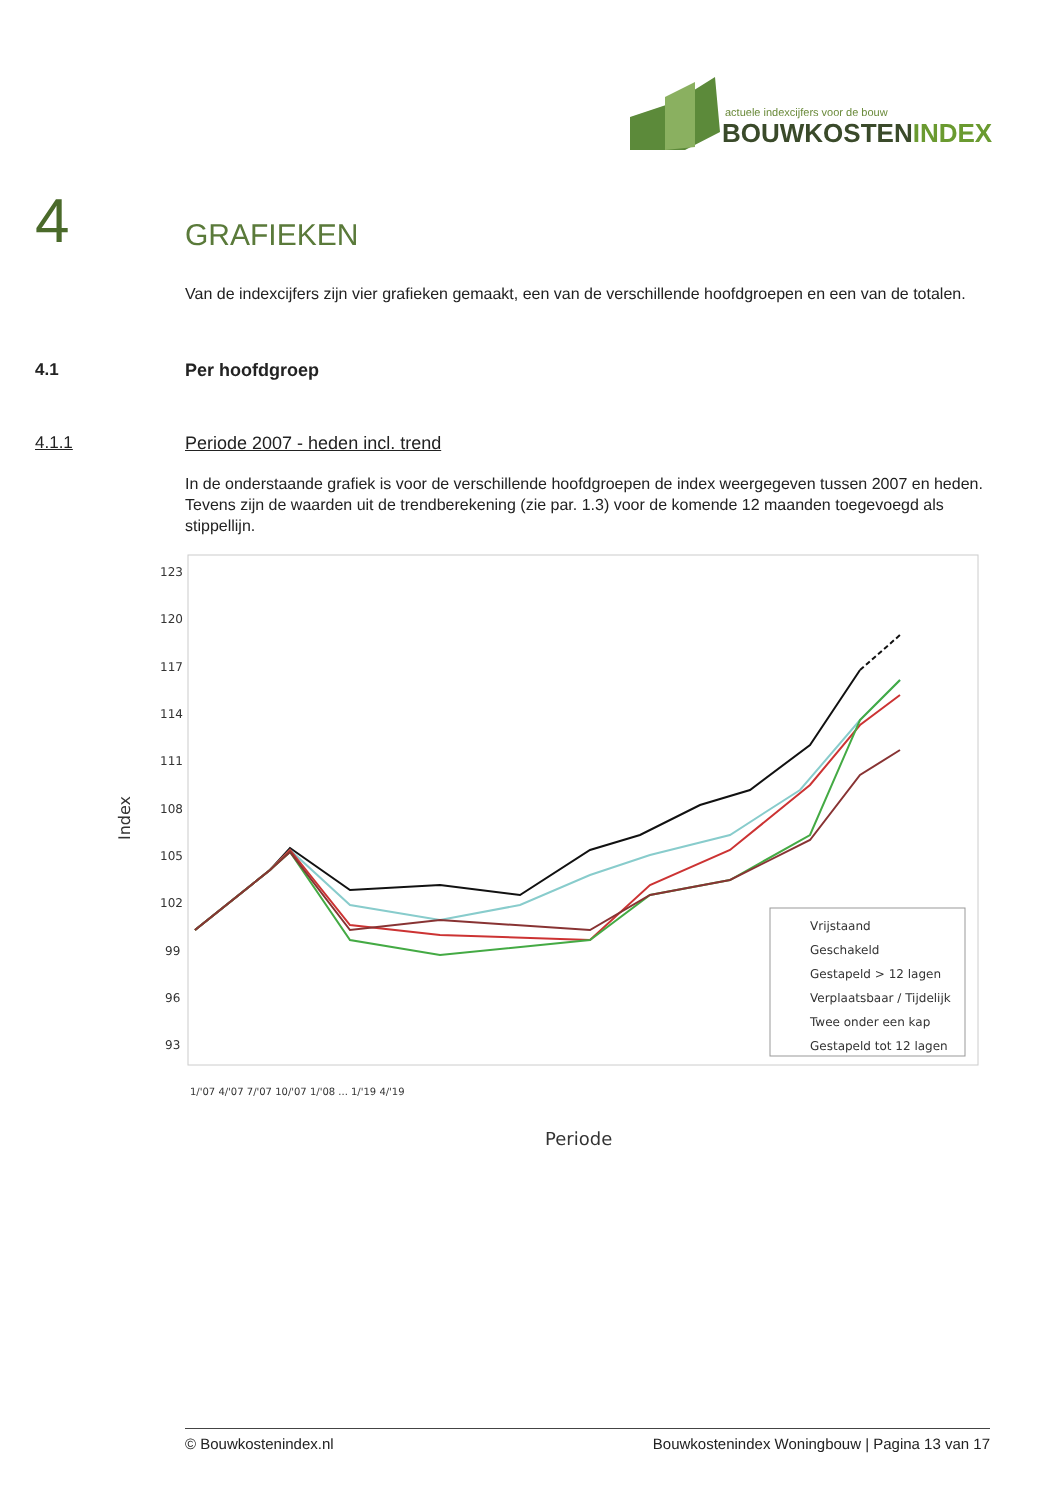actuele indexcijfers voor de bouw
BOUWKOSTENINDEX
4 GRAFIEKEN
Van de indexcijfers zijn vier grafieken gemaakt, een van de verschillende hoofdgroepen en een van de totalen.
4.1 Per hoofdgroep
4.1.1 Periode 2007 - heden incl. trend
In de onderstaande grafiek is voor de verschillende hoofdgroepen de index weergegeven tussen 2007 en heden. Tevens zijn de waarden uit de trendberekening (zie par. 1.3) voor de komende 12 maanden toegevoegd als stippellijn.
123
120
117
114
111
108
105
102
99
96
93
Index
Vrijstaand
Geschakeld
Gestapeld > 12 lagen
Verplaatsbaar / Tijdelijk
Twee onder een kap
Gestapeld tot 12 lagen
1/'07 4/'07 7/'07 10/'07 1/'08 ... 1/'19 4/'19
Periode
© Bouwkostenindex.nl Bouwkostenindex Woningbouw | Pagina 13 van 17